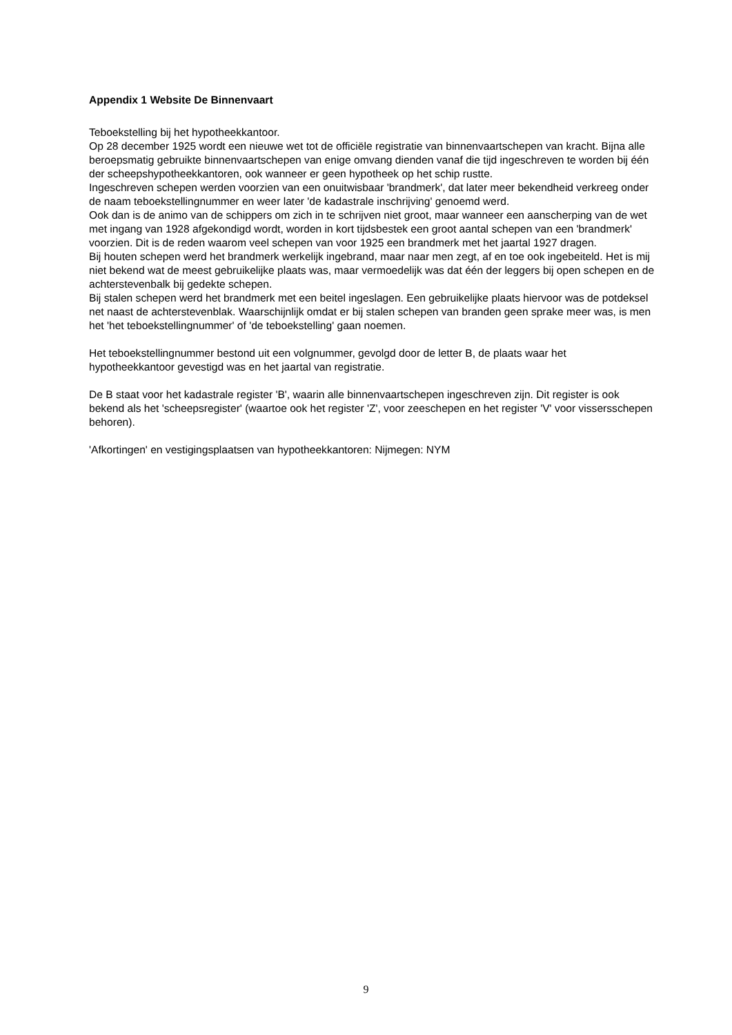Appendix 1 Website De Binnenvaart
Teboekstelling bij het hypotheekkantoor.
Op 28 december 1925 wordt een nieuwe wet tot de officiële registratie van binnenvaartschepen van kracht. Bijna alle beroepsmatig gebruikte binnenvaartschepen van enige omvang dienden vanaf die tijd ingeschreven te worden bij één der scheepshypotheekkantoren, ook wanneer er geen hypotheek op het schip rustte.
Ingeschreven schepen werden voorzien van een onuitwisbaar 'brandmerk', dat later meer bekendheid verkreeg onder de naam teboekstellingnummer en weer later 'de kadastrale inschrijving' genoemd werd.
Ook dan is de animo van de schippers om zich in te schrijven niet groot, maar wanneer een aanscherping van de wet met ingang van 1928 afgekondigd wordt, worden in kort tijdsbestek een groot aantal schepen van een 'brandmerk' voorzien. Dit is de reden waarom veel schepen van voor 1925 een brandmerk met het jaartal 1927 dragen.
Bij houten schepen werd het brandmerk werkelijk ingebrand, maar naar men zegt, af en toe ook ingebeiteld. Het is mij niet bekend wat de meest gebruikelijke plaats was, maar vermoedelijk was dat één der leggers bij open schepen en de achterstevenbalk bij gedekte schepen.
Bij stalen schepen werd het brandmerk met een beitel ingeslagen. Een gebruikelijke plaats hiervoor was de potdeksel net naast de achterstevenblak. Waarschijnlijk omdat er bij stalen schepen van branden geen sprake meer was, is men het 'het teboekstellingnummer' of 'de teboekstelling' gaan noemen.
Het teboekstellingnummer bestond uit een volgnummer, gevolgd door de letter B, de plaats waar het hypotheekkantoor gevestigd was en het jaartal van registratie.
De B staat voor het kadastrale register 'B', waarin alle binnenvaartschepen ingeschreven zijn. Dit register is ook bekend als het 'scheepsregister' (waartoe ook het register 'Z', voor zeeschepen en het register 'V' voor vissersschepen behoren).
'Afkortingen' en vestigingsplaatsen van hypotheekkantoren: Nijmegen: NYM
9